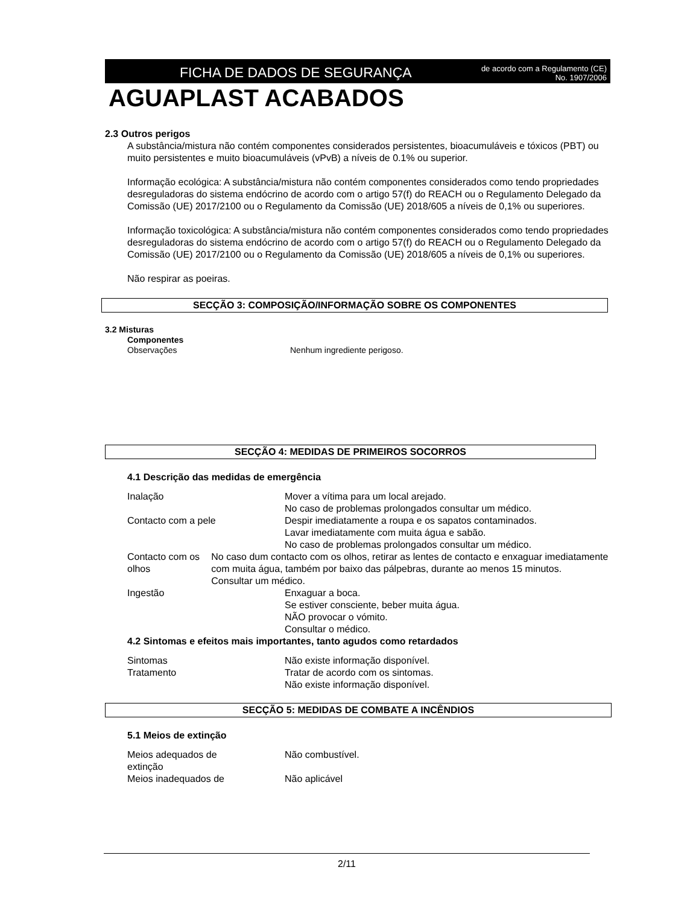FICHA DE DADOS DE SEGURANÇA
de acordo com a Regulamento (CE)
No. 1907/2006
AGUAPLAST ACABADOS
2.3 Outros perigos
A substância/mistura não contém componentes considerados persistentes, bioacumuláveis e tóxicos (PBT) ou muito persistentes e muito bioacumuláveis (vPvB) a níveis de 0.1% ou superior.
Informação ecológica: A substância/mistura não contém componentes considerados como tendo propriedades desreguladoras do sistema endócrino de acordo com o artigo 57(f) do REACH ou o Regulamento Delegado da Comissão (UE) 2017/2100 ou o Regulamento da Comissão (UE) 2018/605 a níveis de 0,1% ou superiores.
Informação toxicológica: A substância/mistura não contém componentes considerados como tendo propriedades desreguladoras do sistema endócrino de acordo com o artigo 57(f) do REACH ou o Regulamento Delegado da Comissão (UE) 2017/2100 ou o Regulamento da Comissão (UE) 2018/605 a níveis de 0,1% ou superiores.
Não respirar as poeiras.
SECÇÃO 3: COMPOSIÇÃO/INFORMAÇÃO SOBRE OS COMPONENTES
3.2 Misturas
Componentes
Observações Nenhum ingrediente perigoso.
SECÇÃO 4: MEDIDAS DE PRIMEIROS SOCORROS
4.1 Descrição das medidas de emergência
Inalação Mover a vítima para um local arejado.
No caso de problemas prolongados consultar um médico.
Contacto com a pele Despir imediatamente a roupa e os sapatos contaminados.
Lavar imediatamente com muita água e sabão.
No caso de problemas prolongados consultar um médico.
Contacto com os olhos No caso dum contacto com os olhos, retirar as lentes de contacto e enxaguar imediatamente com muita água, também por baixo das pálpebras, durante ao menos 15 minutos.
Consultar um médico.
Ingestão Enxaguar a boca.
Se estiver consciente, beber muita água.
NÃO provocar o vómito.
Consultar o médico.
4.2 Sintomas e efeitos mais importantes, tanto agudos como retardados
Sintomas Não existe informação disponível.
Tratamento Tratar de acordo com os sintomas.
Não existe informação disponível.
SECÇÃO 5: MEDIDAS DE COMBATE A INCÊNDIOS
5.1 Meios de extinção
Meios adequados de
extinção
Não combustível.
Meios inadequados de Não aplicável
2/11